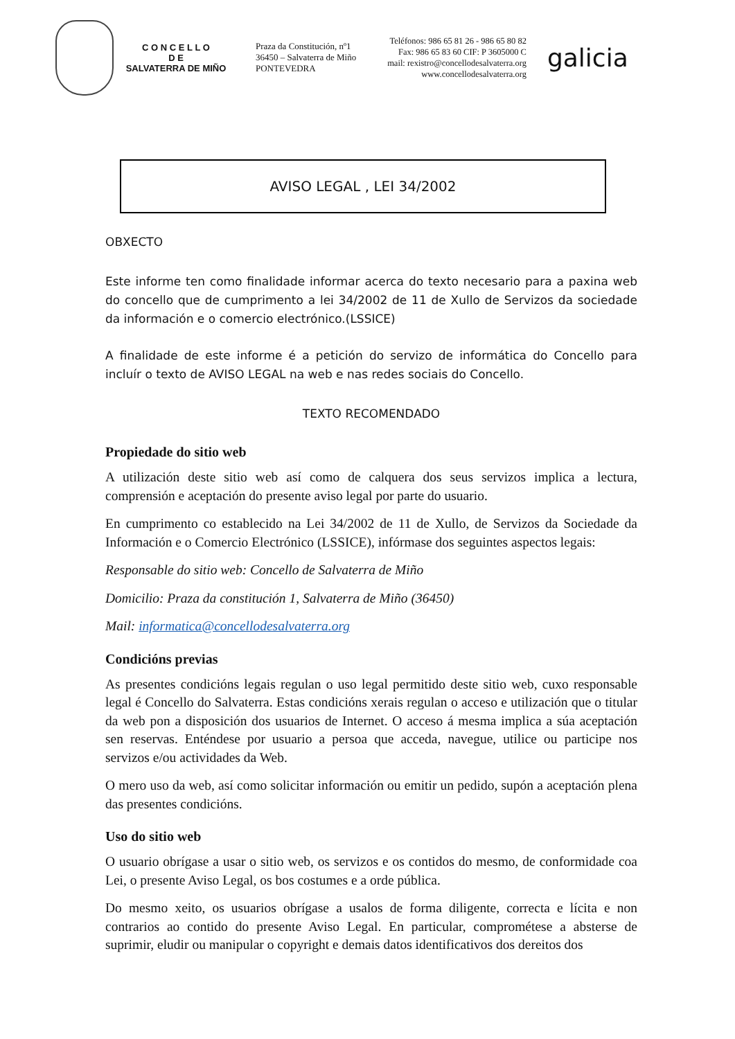C O N C E L L O
D E
SALVATERRA DE MIÑO
Praza da Constitución, nº1
36450 – Salvaterra de Miño
PONTEVEDRA
Teléfonos: 986 65 81 26 - 986 65 80 82
Fax: 986 65 83 60 CIF: P 3605000 C
mail: rexistro@concellodesalvaterra.org
www.concellodesalvaterra.org
galicia
AVISO LEGAL , LEI 34/2002
OBXECTO
Este informe ten como finalidade informar acerca do texto necesario para a paxina web do concello que de cumprimento a lei 34/2002 de 11 de Xullo de Servizos da sociedade da información e o comercio electrónico.(LSSICE)
A finalidade de este informe é a petición do servizo de informática do Concello para incluír o texto de AVISO LEGAL na web e nas redes sociais do Concello.
TEXTO RECOMENDADO
Propiedade do sitio web
A utilización deste sitio web así como de calquera dos seus servizos implica a lectura, comprensión e aceptación do presente aviso legal por parte do usuario.
En cumprimento co establecido na Lei 34/2002 de 11 de Xullo, de Servizos da Sociedade da Información e o Comercio Electrónico (LSSICE), infórmase dos seguintes aspectos legais:
Responsable do sitio web: Concello de Salvaterra de Miño
Domicilio: Praza da constitución 1, Salvaterra de Miño (36450)
Mail: informatica@concellodesalvaterra.org
Condicións previas
As presentes condicións legais regulan o uso legal permitido deste sitio web, cuxo responsable legal é Concello do Salvaterra. Estas condicións xerais regulan o acceso e utilización que o titular da web pon a disposición dos usuarios de Internet. O acceso á mesma implica a súa aceptación sen reservas. Enténdese por usuario a persoa que acceda, navegue, utilice ou participe nos servizos e/ou actividades da Web.
O mero uso da web, así como solicitar información ou emitir un pedido, supón a aceptación plena das presentes condicións.
Uso do sitio web
O usuario obrígase a usar o sitio web, os servizos e os contidos do mesmo, de conformidade coa Lei, o presente Aviso Legal, os bos costumes e a orde pública.
Do mesmo xeito, os usuarios obrígase a usalos de forma diligente, correcta e lícita e non contrarios ao contido do presente Aviso Legal. En particular, comprométese a absterse de suprimir, eludir ou manipular o copyright e demais datos identificativos dos dereitos dos